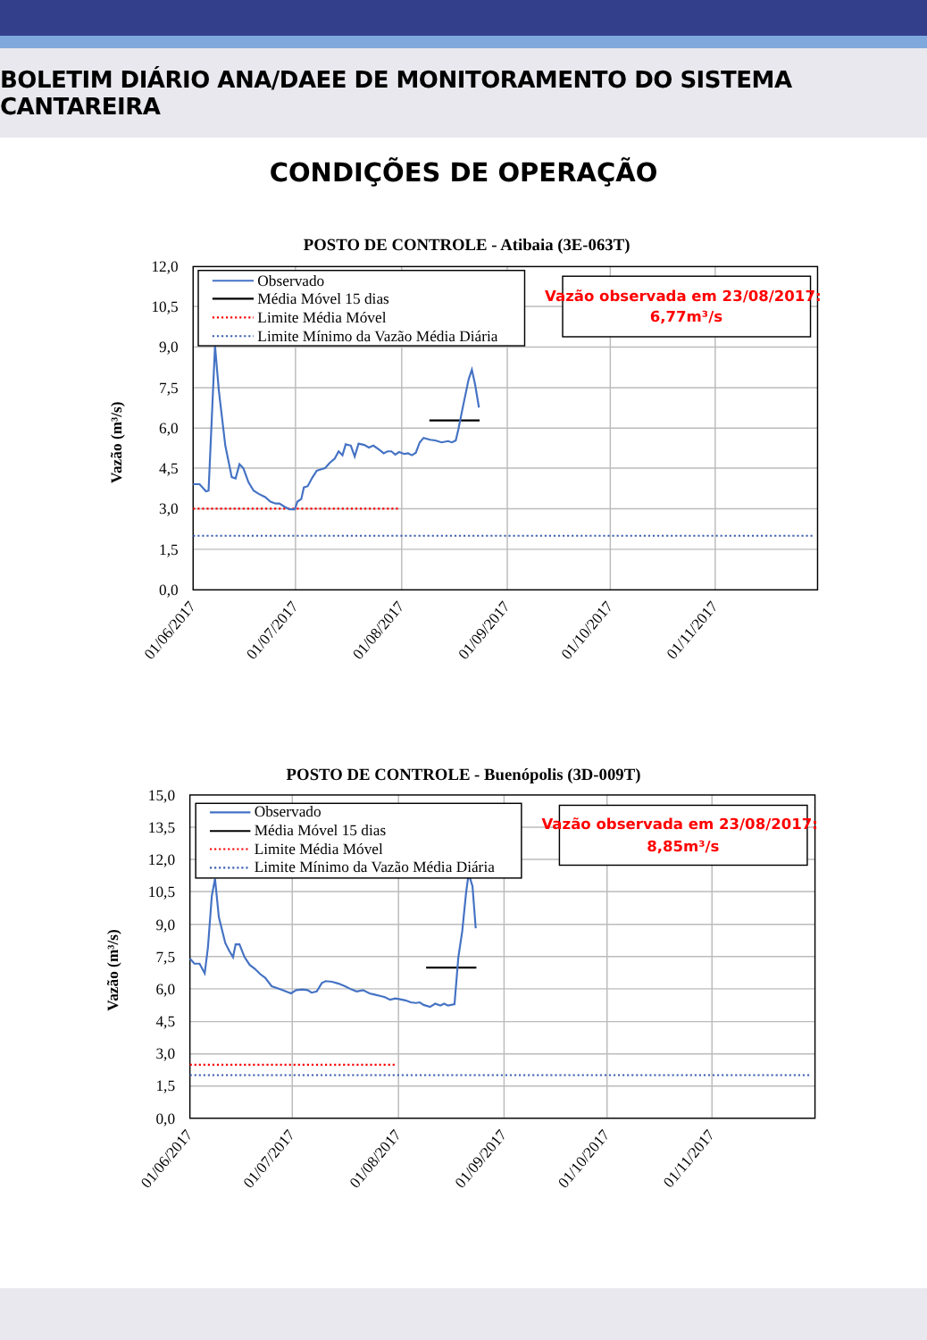BOLETIM DIÁRIO ANA/DAEE DE MONITORAMENTO DO SISTEMA CANTAREIRA
CONDIÇÕES DE OPERAÇÃO
POSTO DE CONTROLE - Atibaia (3E-063T)
12,0
10,5
9,0
7,5
6,0
4,5
3,0
1,5
0,0
Vazão (m³/s)
01/06/2017
01/07/2017
01/08/2017
01/09/2017
01/10/2017
01/11/2017
Observado
Média Móvel 15 dias
Limite Média Móvel
Limite Mínimo da Vazão Média Diária
Vazão observada em 23/08/2017:
6,77m³/s
POSTO DE CONTROLE - Buenópolis (3D-009T)
15,0
13,5
12,0
10,5
9,0
7,5
6,0
4,5
3,0
1,5
0,0
Vazão (m³/s)
01/06/2017
01/07/2017
01/08/2017
01/09/2017
01/10/2017
01/11/2017
Observado
Média Móvel 15 dias
Limite Média Móvel
Limite Mínimo da Vazão Média Diária
Vazão observada em 23/08/2017:
8,85m³/s